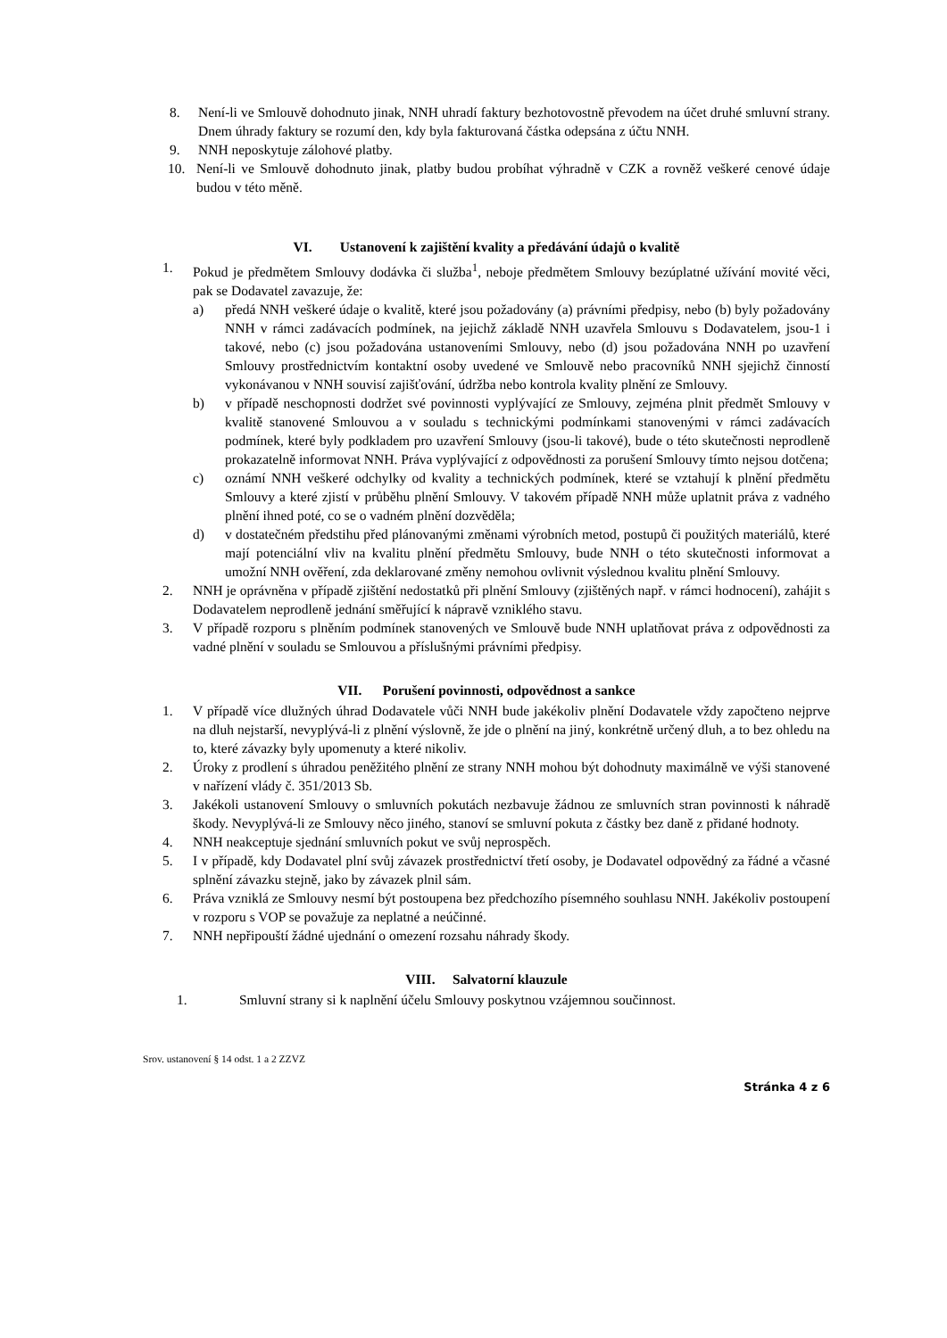8. Není-li ve Smlouvě dohodnuto jinak, NNH uhradí faktury bezhotovostně převodem na účet druhé smluvní strany. Dnem úhrady faktury se rozumí den, kdy byla fakturovaná částka odepsána z účtu NNH.
9. NNH neposkytuje zálohové platby.
10. Není-li ve Smlouvě dohodnuto jinak, platby budou probíhat výhradně v CZK a rovněž veškeré cenové údaje budou v této měně.
VI. Ustanovení k zajištění kvality a předávání údajů o kvalitě
1. Pokud je předmětem Smlouvy dodávka či služba<sup>1</sup>, neboje předmětem Smlouvy bezúplatné užívání movité věci, pak se Dodavatel zavazuje, že:
a) předá NNH veškeré údaje o kvalitě, které jsou požadovány (a) právními předpisy, nebo (b) byly požadovány NNH v rámci zadávacích podmínek, na jejichž základě NNH uzavřela Smlouvu s Dodavatelem, jsou-1 i takové, nebo (c) jsou požadována ustanoveními Smlouvy, nebo (d) jsou požadována NNH po uzavření Smlouvy prostřednictvím kontaktní osoby uvedené ve Smlouvě nebo pracovníků NNH sjejichž činností vykonávanou v NNH souvisí zajišťování, údržba nebo kontrola kvality plnění ze Smlouvy.
b) v případě neschopnosti dodržet své povinnosti vyplývající ze Smlouvy, zejména plnit předmět Smlouvy v kvalitě stanovené Smlouvou a v souladu s technickými podmínkami stanovenými v rámci zadávacích podmínek, které byly podkladem pro uzavření Smlouvy (jsou-li takové), bude o této skutečnosti neprodleně prokazatelně informovat NNH. Práva vyplývající z odpovědnosti za porušení Smlouvy tímto nejsou dotčena;
c) oznámí NNH veškeré odchylky od kvality a technických podmínek, které se vztahují k plnění předmětu Smlouvy a které zjistí v průběhu plnění Smlouvy. V takovém případě NNH může uplatnit práva z vadného plnění ihned poté, co se o vadném plnění dozvěděla;
d) v dostatečném předstihu před plánovanými změnami výrobních metod, postupů či použitých materiálů, které mají potenciální vliv na kvalitu plnění předmětu Smlouvy, bude NNH o této skutečnosti informovat a umožní NNH ověření, zda deklarované změny nemohou ovlivnit výslednou kvalitu plnění Smlouvy.
2. NNH je oprávněna v případě zjištění nedostatků při plnění Smlouvy (zjištěných např. v rámci hodnocení), zahájit s Dodavatelem neprodleně jednání směřující k nápravě vzniklého stavu.
3. V případě rozporu s plněním podmínek stanovených ve Smlouvě bude NNH uplatňovat práva z odpovědnosti za vadné plnění v souladu se Smlouvou a příslušnými právními předpisy.
VII. Porušení povinnosti, odpovědnost a sankce
1. V případě více dlužných úhrad Dodavatele vůči NNH bude jakékoliv plnění Dodavatele vždy započteno nejprve na dluh nejstarší, nevyplývá-li z plnění výslovně, že jde o plnění na jiný, konkrétně určený dluh, a to bez ohledu na to, které závazky byly upomenuty a které nikoliv.
2. Úroky z prodlení s úhradou peněžitého plnění ze strany NNH mohou být dohodnuty maximálně ve výši stanovené v nařízení vlády č. 351/2013 Sb.
3. Jakékoli ustanovení Smlouvy o smluvních pokutách nezbavuje žádnou ze smluvních stran povinnosti k náhradě škody. Nevyplývá-li ze Smlouvy něco jiného, stanoví se smluvní pokuta z částky bez daně z přidané hodnoty.
4. NNH neakceptuje sjednání smluvních pokut ve svůj neprospěch.
5. I v případě, kdy Dodavatel plní svůj závazek prostřednictví třetí osoby, je Dodavatel odpovědný za řádné a včasné splnění závazku stejně, jako by závazek plnil sám.
6. Práva vzniklá ze Smlouvy nesmí být postoupena bez předchozího písemného souhlasu NNH. Jakékoliv postoupení v rozporu s VOP se považuje za neplatné a neúčinné.
7. NNH nepřipouští žádné ujednání o omezení rozsahu náhrady škody.
VIII. Salvatorní klauzule
1. Smluvní strany si k naplnění účelu Smlouvy poskytnou vzájemnou součinnost.
Srov. ustanovení § 14 odst. 1 a 2 ZZVZ
Stránka 4 z 6